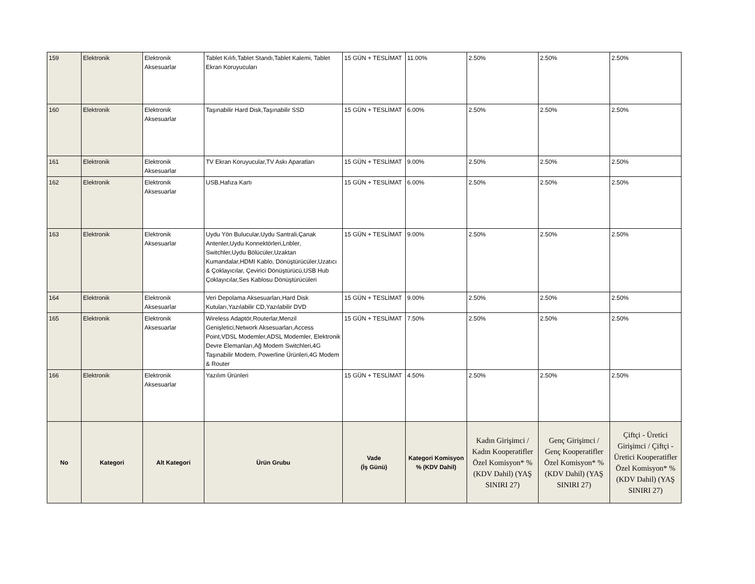| 159 | Elektronik | Elektronik Aksesuarlar | Tablet Kılıfı,Tablet Standı,Tablet Kalemi, Tablet Ekran Koruyucuları | 15 GÜN + TESLİMAT | 11.00% | 2.50% | 2.50% | 2.50% |
| 160 | Elektronik | Elektronik Aksesuarlar | Taşınabilir Hard Disk,Taşınabilir SSD | 15 GÜN + TESLİMAT | 6.00% | 2.50% | 2.50% | 2.50% |
| 161 | Elektronik | Elektronik Aksesuarlar | TV Ekran Koruyucular,TV Askı Aparatları | 15 GÜN + TESLİMAT | 9.00% | 2.50% | 2.50% | 2.50% |
| 162 | Elektronik | Elektronik Aksesuarlar | USB,Hafıza Kartı | 15 GÜN + TESLİMAT | 6.00% | 2.50% | 2.50% | 2.50% |
| 163 | Elektronik | Elektronik Aksesuarlar | Uydu Yön Bulucular,Uydu Santrali,Çanak Antenler,Uydu Konnektörleri,Lnbler, Switchler,Uydu Bölücüler,Uzaktan Kumandalar,HDMI Kablo, Dönüştürücüler,Uzatıcı & Çoklayıcılar, Çevirici Dönüştürücü,USB Hub Çoklayıcılar,Ses Kablosu Dönüştürücüleri | 15 GÜN + TESLİMAT | 9.00% | 2.50% | 2.50% | 2.50% |
| 164 | Elektronik | Elektronik Aksesuarlar | Veri Depolama Aksesuarları,Hard Disk Kutuları,Yazılabilir CD,Yazılabilir DVD | 15 GÜN + TESLİMAT | 9.00% | 2.50% | 2.50% | 2.50% |
| 165 | Elektronik | Elektronik Aksesuarlar | Wireless Adaptör,Routerlar,Menzil Genişletici,Network Aksesuarları,Access Point,VDSL Modemler,ADSL Modemler, Elektronik Devre Elemanları,Ağ Modem Switchleri,4G Taşınabilir Modem, Powerline Ürünleri,4G Modem & Router | 15 GÜN + TESLİMAT | 7.50% | 2.50% | 2.50% | 2.50% |
| 166 | Elektronik | Elektronik Aksesuarlar | Yazılım Ürünleri | 15 GÜN + TESLİMAT | 4.50% | 2.50% | 2.50% | 2.50% |
| No | Kategori | Alt Kategori | Ürün Grubu | Vade (İş Günü) | Kategori Komisyon % (KDV Dahil) | Kadın Girişimci / Kadın Kooperatifler Özel Komisyon* % (KDV Dahil) (YAŞ SINIRI 27) | Genç Girişimci / Genç Kooperatifler Özel Komisyon* % (KDV Dahil) (YAŞ SINIRI 27) | Çiftçi - Üretici Girişimci / Çiftçi - Üretici Kooperatifler Özel Komisyon* % (KDV Dahil) (YAŞ SINIRI 27) |